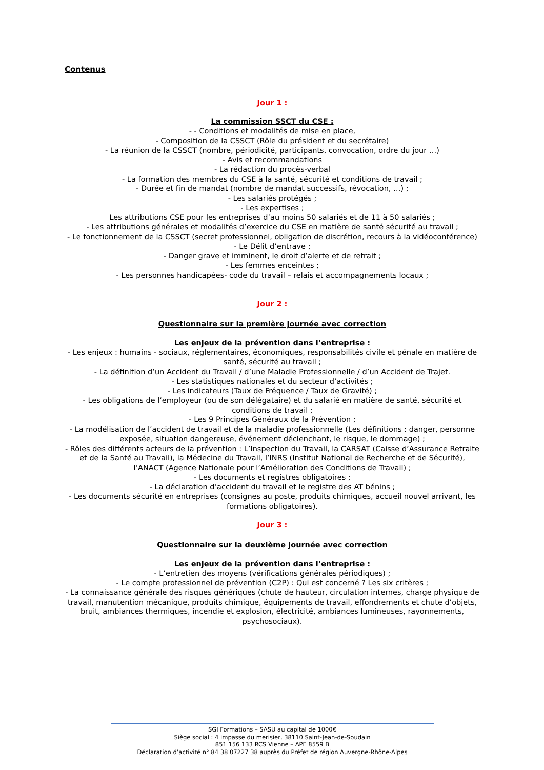Contenus
Jour 1 :
La commission SSCT du CSE :
- - Conditions et modalités de mise en place,
- Composition de la CSSCT (Rôle du président et du secrétaire)
- La réunion de la CSSCT (nombre, périodicité, participants, convocation, ordre du jour …)
- Avis et recommandations
- La rédaction du procès-verbal
- La formation des membres du CSE à la santé, sécurité et conditions de travail ;
- Durée et fin de mandat (nombre de mandat successifs, révocation, …) ;
- Les salariés protégés ;
- Les expertises ;
Les attributions CSE pour les entreprises d’au moins 50 salariés et de 11 à 50 salariés ;
- Les attributions générales et modalités d’exercice du CSE en matière de santé sécurité au travail ;
- Le fonctionnement de la CSSCT (secret professionnel, obligation de discrétion, recours à la vidéoconférence)
- Le Délit d’entrave ;
- Danger grave et imminent, le droit d’alerte et de retrait ;
- Les femmes enceintes ;
- Les personnes handicapées- code du travail – relais et accompagnements locaux ;
Jour 2 :
Questionnaire sur la première journée avec correction
Les enjeux de la prévention dans l’entreprise :
- Les enjeux : humains - sociaux, réglementaires, économiques, responsabilités civile et pénale en matière de santé, sécurité au travail ;
- La définition d’un Accident du Travail / d’une Maladie Professionnelle / d’un Accident de Trajet.
- Les statistiques nationales et du secteur d’activités ;
- Les indicateurs (Taux de Fréquence / Taux de Gravité) ;
- Les obligations de l’employeur (ou de son délégataire) et du salarié en matière de santé, sécurité et conditions de travail ;
- Les 9 Principes Généraux de la Prévention ;
- La modélisation de l’accident de travail et de la maladie professionnelle (Les définitions : danger, personne exposée, situation dangereuse, événement déclenchant, le risque, le dommage) ;
- Rôles des différents acteurs de la prévention : L’Inspection du Travail, la CARSAT (Caisse d’Assurance Retraite et de la Santé au Travail), la Médecine du Travail, l’INRS (Institut National de Recherche et de Sécurité), l’ANACT (Agence Nationale pour l’Amélioration des Conditions de Travail) ;
- Les documents et registres obligatoires ;
- La déclaration d’accident du travail et le registre des AT bénins ;
- Les documents sécurité en entreprises (consignes au poste, produits chimiques, accueil nouvel arrivant, les formations obligatoires).
Jour 3 :
Questionnaire sur la deuxième journée avec correction
Les enjeux de la prévention dans l’entreprise :
- L’entretien des moyens (vérifications générales périodiques) ;
- Le compte professionnel de prévention (C2P) : Qui est concerné ? Les six critères ;
- La connaissance générale des risques génériques (chute de hauteur, circulation internes, charge physique de travail, manutention mécanique, produits chimique, équipements de travail, effondrements et chute d’objets, bruit, ambiances thermiques, incendie et explosion, électricité, ambiances lumineuses, rayonnements, psychosociaux).
SGI Formations – SASU au capital de 1000€
Siège social : 4 impasse du merisier, 38110 Saint-Jean-de-Soudain
851 156 133 RCS Vienne – APE 8559 B
Déclaration d’activité n° 84 38 07227 38 auprès du Préfet de région Auvergne-Rhône-Alpes